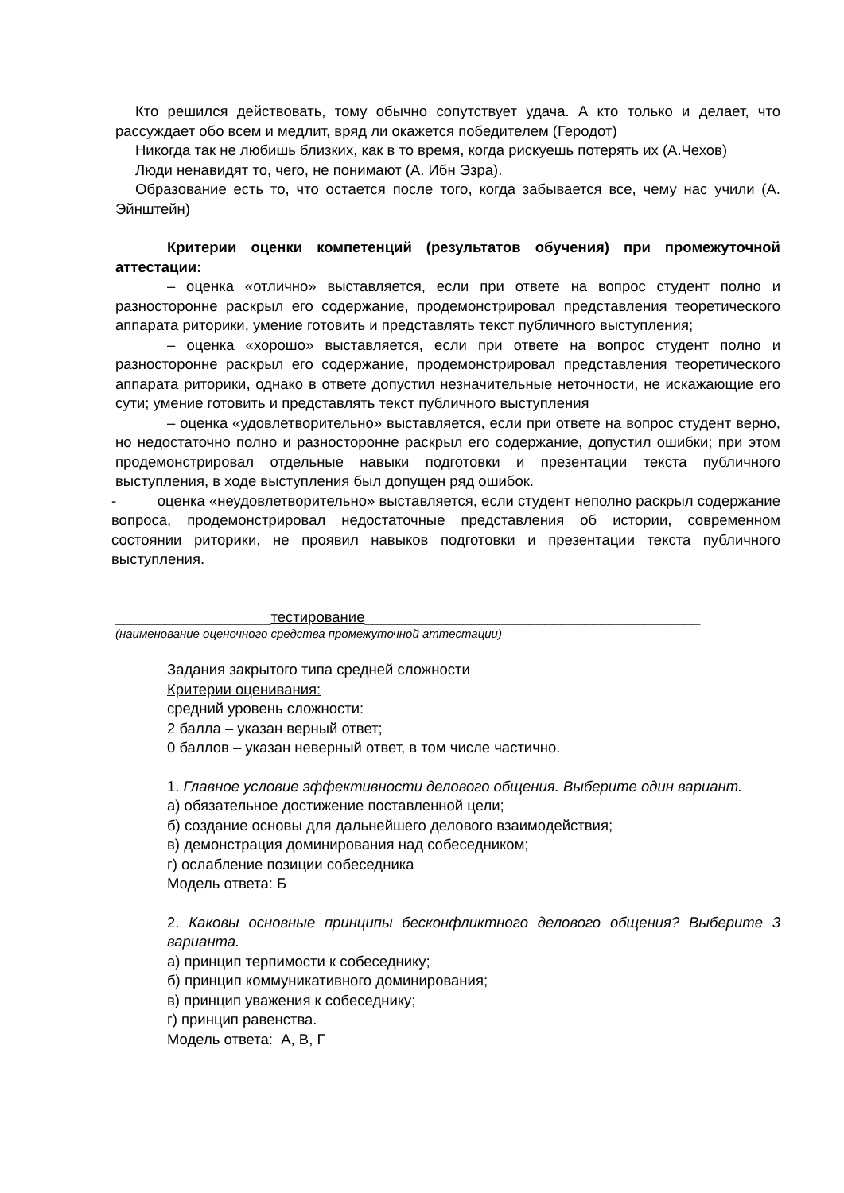Кто решился действовать, тому обычно сопутствует удача. А кто только и делает, что рассуждает обо всем и медлит, вряд ли окажется победителем (Геродот)
Никогда так не любишь близких, как в то время, когда рискуешь потерять их (А.Чехов)
Люди ненавидят то, чего, не понимают (А. Ибн Эзра).
Образование есть то, что остается после того, когда забывается все, чему нас учили (А. Эйнштейн)
Критерии оценки компетенций (результатов обучения) при промежуточной аттестации:
– оценка «отлично» выставляется, если при ответе на вопрос студент полно и разносторонне раскрыл его содержание, продемонстрировал представления теоретического аппарата риторики, умение готовить и представлять текст публичного выступления;
– оценка «хорошо» выставляется, если при ответе на вопрос студент полно и разносторонне раскрыл его содержание, продемонстрировал представления теоретического аппарата риторики, однако в ответе допустил незначительные неточности, не искажающие его сути; умение готовить и представлять текст публичного выступления
– оценка «удовлетворительно» выставляется, если при ответе на вопрос студент верно, но недостаточно полно и разносторонне раскрыл его содержание, допустил ошибки; при этом продемонстрировал отдельные навыки подготовки и презентации текста публичного выступления, в ходе выступления был допущен ряд ошибок.
- оценка «неудовлетворительно» выставляется, если студент неполно раскрыл содержание вопроса, продемонстрировал недостаточные представления об истории, современном состоянии риторики, не проявил навыков подготовки и презентации текста публичного выступления.
___________________тестирование_________________________________________
(наименование оценочного средства промежуточной аттестации)
Задания закрытого типа средней сложности
Критерии оценивания:
средний уровень сложности:
2 балла – указан верный ответ;
0 баллов – указан неверный ответ, в том числе частично.
1. Главное условие эффективности делового общения. Выберите один вариант.
а) обязательное достижение поставленной цели;
б) создание основы для дальнейшего делового взаимодействия;
в) демонстрация доминирования над собеседником;
г) ослабление позиции собеседника
Модель ответа: Б
2. Каковы основные принципы бесконфликтного делового общения? Выберите 3 варианта.
а) принцип терпимости к собеседнику;
б) принцип коммуникативного доминирования;
в) принцип уважения к собеседнику;
г) принцип равенства.
Модель ответа: А, В, Г